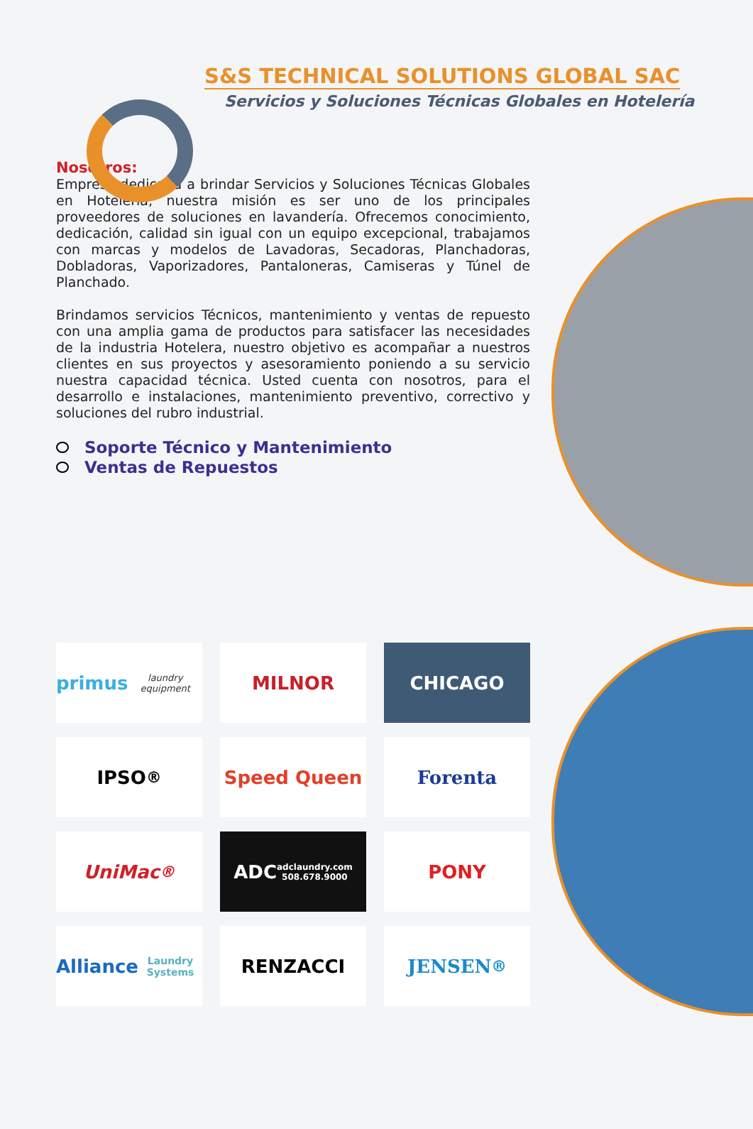S&S TECHNICAL SOLUTIONS GLOBAL SAC
Servicios y Soluciones Técnicas Globales en Hotelería
Nosotros:
Empresa dedicada a brindar Servicios y Soluciones Técnicas Globales en Hotelería, nuestra misión es ser uno de los principales proveedores de soluciones en lavandería. Ofrecemos conocimiento, dedicación, calidad sin igual con un equipo excepcional, trabajamos con marcas y modelos de Lavadoras, Secadoras, Planchadoras, Dobladoras, Vaporizadores, Pantaloneras, Camiseras y Túnel de Planchado.
Brindamos servicios Técnicos, mantenimiento y ventas de repuesto con una amplia gama de productos para satisfacer las necesidades de la industria Hotelera, nuestro objetivo es acompañar a nuestros clientes en sus proyectos y asesoramiento poniendo a su servicio nuestra capacidad técnica. Usted cuenta con nosotros, para el desarrollo e instalaciones, mantenimiento preventivo, correctivo y soluciones del rubro industrial.
Soporte Técnico y Mantenimiento
Ventas de Repuestos
primus
laundry equipment
MILNOR
CHICAGO
IPSO<sup>®</sup>
Speed Queen
Forenta
UniMac<sup>®</sup>
ADC
adclaundry.com
508.678.9000
PONY
Alliance
Laundry Systems
RENZACCI
JENSEN<sup>®</sup>